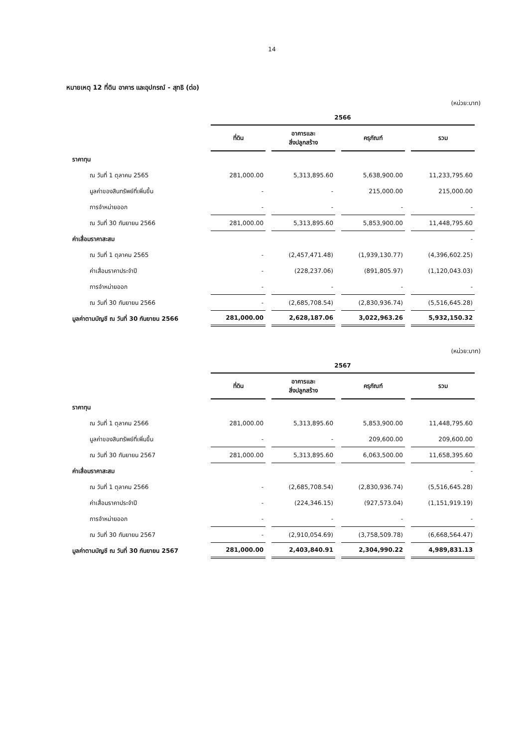14
หมายเหตุ 12 ที่ดิน อาคาร และอุปกรณ์ - สุทธิ (ต่อ)
(หน่วย:บาท)
| | 2566 | | | |
| --- | --- | --- | --- | --- |
| | ที่ดิน | อาคารและ สิ่งปลูกสร้าง | ครุภัณฑ์ | รวม |
| ราคาทุน | | | | |
| ณ วันที่ 1 ตุลาคม 2565 | 281,000.00 | 5,313,895.60 | 5,638,900.00 | 11,233,795.60 |
| มูลค่าของสินทรัพย์ที่เพิ่มขึ้น | - | - | 215,000.00 | 215,000.00 |
| การจำหน่ายออก | - | - | - | - |
| ณ วันที่ 30 กันยายน 2566 | 281,000.00 | 5,313,895.60 | 5,853,900.00 | 11,448,795.60 |
| ค่าเสื่อมราคาสะสม | | | | - |
| ณ วันที่ 1 ตุลาคม 2565 | - | (2,457,471.48) | (1,939,130.77) | (4,396,602.25) |
| ค่าเสื่อมราคาประจำปี | - | (228,237.06) | (891,805.97) | (1,120,043.03) |
| การจำหน่ายออก | - | - | - | - |
| ณ วันที่ 30 กันยายน 2566 | - | (2,685,708.54) | (2,830,936.74) | (5,516,645.28) |
| มูลค่าตามบัญชี ณ วันที่ 30 กันยายน 2566 | 281,000.00 | 2,628,187.06 | 3,022,963.26 | 5,932,150.32 |
(หน่วย:บาท)
| | 2567 | | | |
| --- | --- | --- | --- | --- |
| | ที่ดิน | อาคารและ สิ่งปลูกสร้าง | ครุภัณฑ์ | รวม |
| ราคาทุน | | | | |
| ณ วันที่ 1 ตุลาคม 2566 | 281,000.00 | 5,313,895.60 | 5,853,900.00 | 11,448,795.60 |
| มูลค่าของสินทรัพย์ที่เพิ่มขึ้น | - | - | 209,600.00 | 209,600.00 |
| ณ วันที่ 30 กันยายน 2567 | 281,000.00 | 5,313,895.60 | 6,063,500.00 | 11,658,395.60 |
| ค่าเสื่อมราคาสะสม | | | | - |
| ณ วันที่ 1 ตุลาคม 2566 | - | (2,685,708.54) | (2,830,936.74) | (5,516,645.28) |
| ค่าเสื่อมราคาประจำปี | - | (224,346.15) | (927,573.04) | (1,151,919.19) |
| การจำหน่ายออก | - | - | - | - |
| ณ วันที่ 30 กันยายน 2567 | - | (2,910,054.69) | (3,758,509.78) | (6,668,564.47) |
| มูลค่าตามบัญชี ณ วันที่ 30 กันยายน 2567 | 281,000.00 | 2,403,840.91 | 2,304,990.22 | 4,989,831.13 |